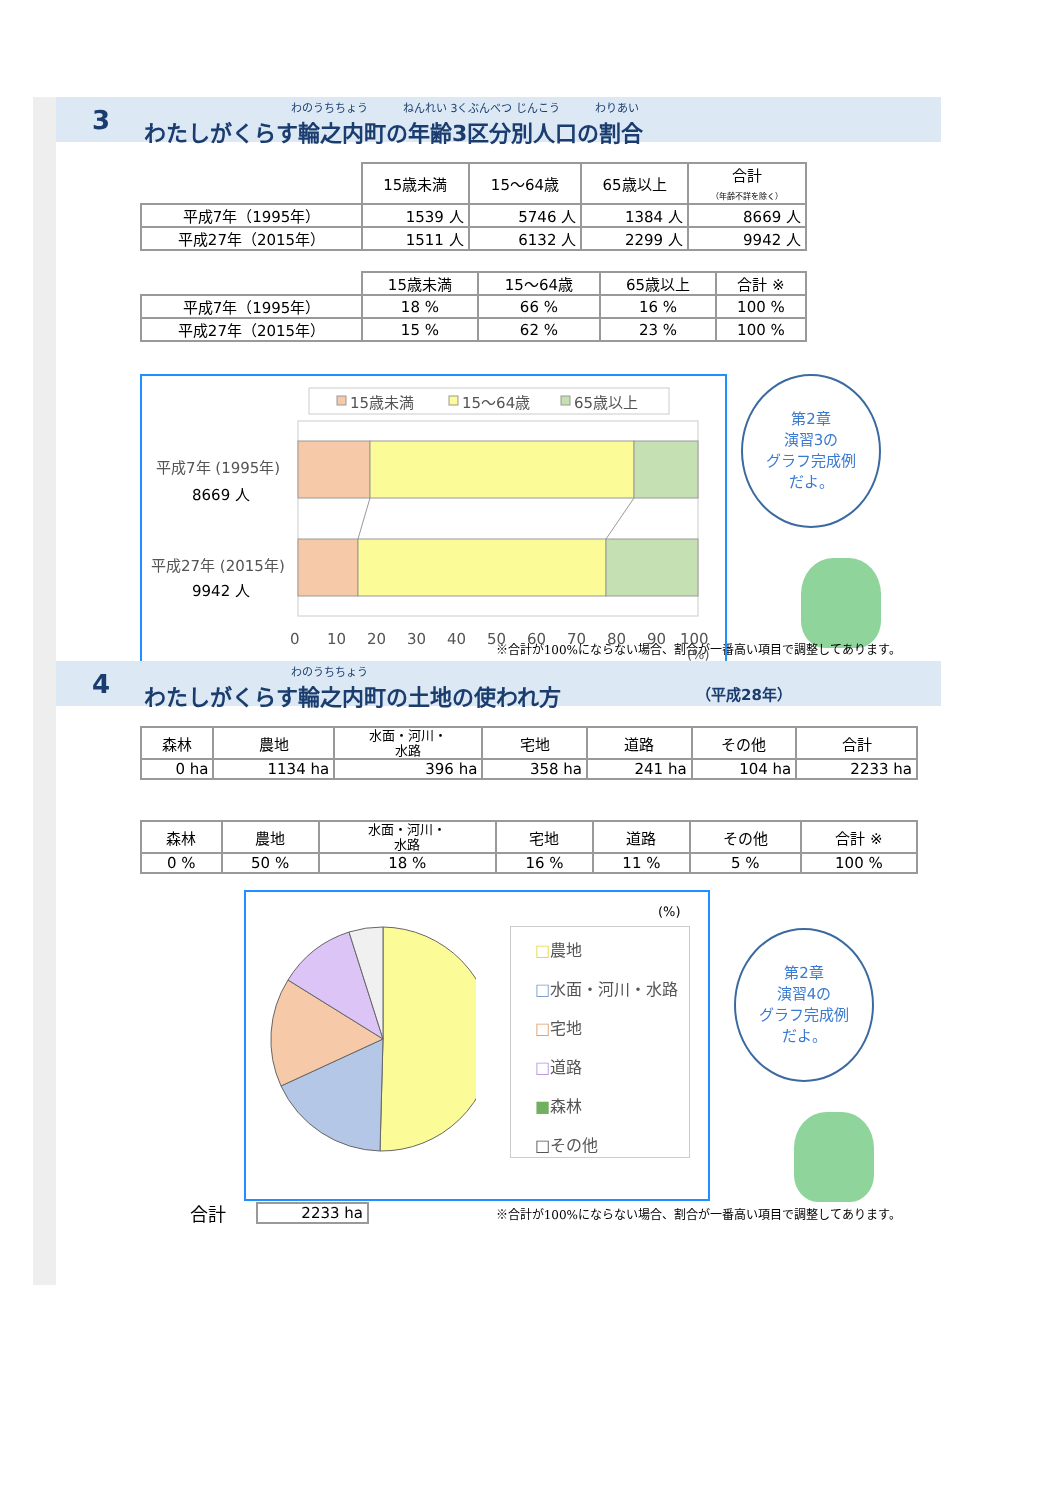3 わのうちちょう ねんれい 3くぶんべつ じんこう わりあい
わたしがくらす輪之内町の年齢3区分別人口の割合
| | 15歳未満 | 15～64歳 | 65歳以上 | 合計 （年齢不詳を除く） |
| 平成7年（1995年） | 1539 人 | 5746 人 | 1384 人 | 8669 人 |
| 平成27年（2015年） | 1511 人 | 6132 人 | 2299 人 | 9942 人 |
| | 15歳未満 | 15～64歳 | 65歳以上 | 合計 ※ |
| 平成7年（1995年） | 18 % | 66 % | 16 % | 100 % |
| 平成27年（2015年） | 15 % | 62 % | 23 % | 100 % |
15歳未満
15～64歳
65歳以上
平成7年 (1995年)
8669 人
平成27年 (2015年)
9942 人
0
10
20
30
40
50
60
70
80
90
100
(%)
第2章
演習3の
グラフ完成例
だよ。
※合計が100%にならない場合、割合が一番高い項目で調整してあります。
4 わのうちちょう
わたしがくらす輪之内町の土地の使われ方 （平成28年）
| 森林 | 農地 | 水面・河川・ 水路 | 宅地 | 道路 | その他 | 合計 |
| --- | --- | --- | --- | --- | --- | --- |
| 0 ha | 1134 ha | 396 ha | 358 ha | 241 ha | 104 ha | 2233 ha |
| 森林 | 農地 | 水面・河川・ 水路 | 宅地 | 道路 | その他 | 合計 ※ |
| --- | --- | --- | --- | --- | --- | --- |
| 0 % | 50 % | 18 % | 16 % | 11 % | 5 % | 100 % |
(%)
□農地
□水面・河川・水路
□宅地
□道路
■森林
□その他
第2章
演習4の
グラフ完成例
だよ。
合計 2233 ha ※合計が100%にならない場合、割合が一番高い項目で調整してあります。